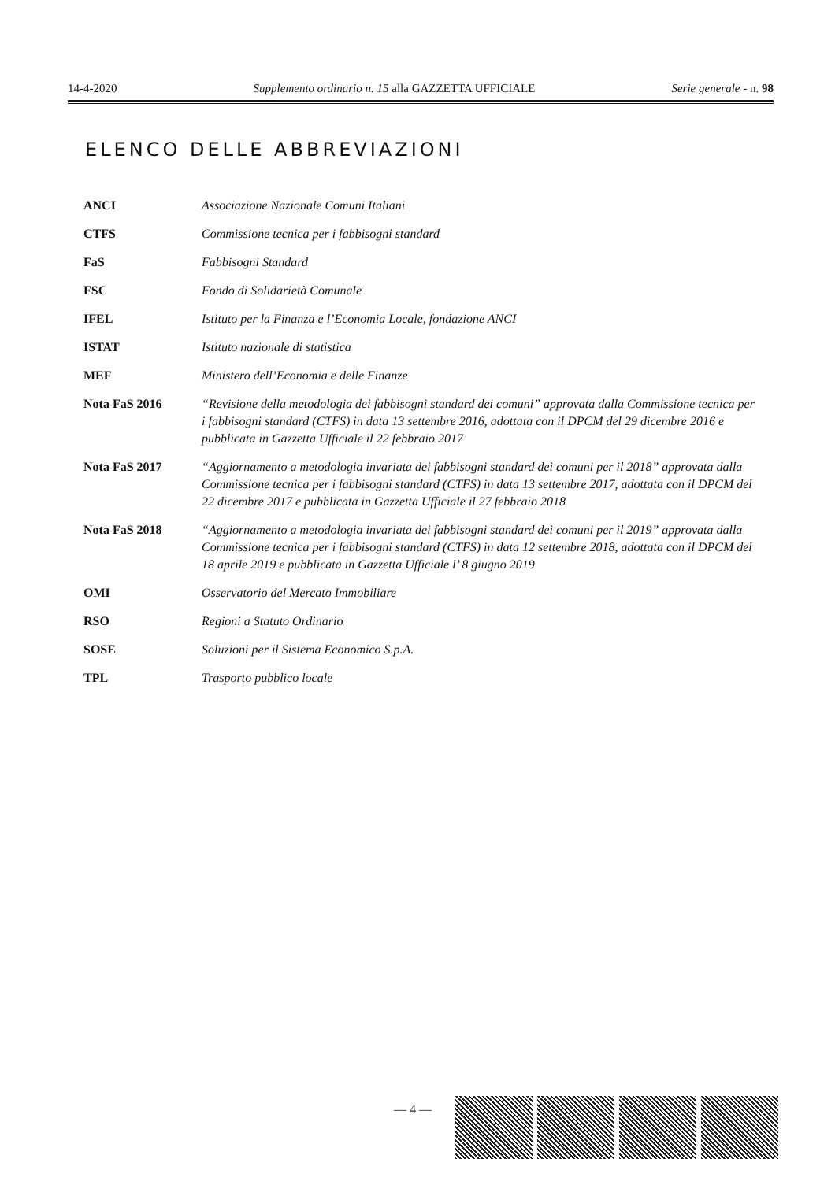14-4-2020 Supplemento ordinario n. 15 alla GAZZETTA UFFICIALE Serie generale - n. 98
ELENCO DELLE ABBREVIAZIONI
| ANCI | Associazione Nazionale Comuni Italiani |
| CTFS | Commissione tecnica per i fabbisogni standard |
| FaS | Fabbisogni Standard |
| FSC | Fondo di Solidarietà Comunale |
| IFEL | Istituto per la Finanza e l’Economia Locale, fondazione ANCI |
| ISTAT | Istituto nazionale di statistica |
| MEF | Ministero dell’Economia e delle Finanze |
| Nota FaS 2016 | “Revisione della metodologia dei fabbisogni standard dei comuni” approvata dalla Commissione tecnica per i fabbisogni standard (CTFS) in data 13 settembre 2016, adottata con il DPCM del 29 dicembre 2016 e pubblicata in Gazzetta Ufficiale il 22 febbraio 2017 |
| Nota FaS 2017 | “Aggiornamento a metodologia invariata dei fabbisogni standard dei comuni per il 2018” approvata dalla Commissione tecnica per i fabbisogni standard (CTFS) in data 13 settembre 2017, adottata con il DPCM del 22 dicembre 2017 e pubblicata in Gazzetta Ufficiale il 27 febbraio 2018 |
| Nota FaS 2018 | “Aggiornamento a metodologia invariata dei fabbisogni standard dei comuni per il 2019” approvata dalla Commissione tecnica per i fabbisogni standard (CTFS) in data 12 settembre 2018, adottata con il DPCM del 18 aprile 2019 e pubblicata in Gazzetta Ufficiale l’ 8 giugno 2019 |
| OMI | Osservatorio del Mercato Immobiliare |
| RSO | Regioni a Statuto Ordinario |
| SOSE | Soluzioni per il Sistema Economico S.p.A. |
| TPL | Trasporto pubblico locale |
— 4 —